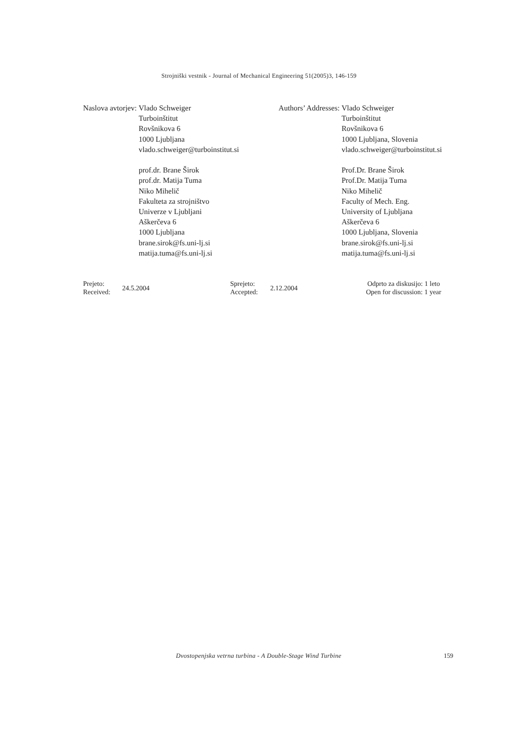Strojniški vestnik - Journal of Mechanical Engineering 51(2005)3, 146-159
Naslova avtorjev: Vlado Schweiger
Turboinštitut
Rovšnikova 6
1000 Ljubljana
vlado.schweiger@turboinstitut.si
prof.dr. Brane Širok
prof.dr. Matija Tuma
Niko Mihelič
Fakulteta za strojništvo
Univerze v Ljubljani
Aškerčeva 6
1000 Ljubljana
brane.sirok@fs.uni-lj.si
matija.tuma@fs.uni-lj.si
Authors’ Addresses: Vlado Schweiger
Turboinštitut
Rovšnikova 6
1000 Ljubljana, Slovenia
vlado.schweiger@turboinstitut.si
Prof.Dr. Brane Širok
Prof.Dr. Matija Tuma
Niko Mihelič
Faculty of Mech. Eng.
University of Ljubljana
Aškerčeva 6
1000 Ljubljana, Slovenia
brane.sirok@fs.uni-lj.si
matija.tuma@fs.uni-lj.si
Prejeto:
Received:
24.5.2004
Sprejeto:
Accepted:
2.12.2004
Odprto za diskusijo: 1 leto
Open for discussion: 1 year
Dvostopenjska vetrna turbina - A Double-Stage Wind Turbine
159